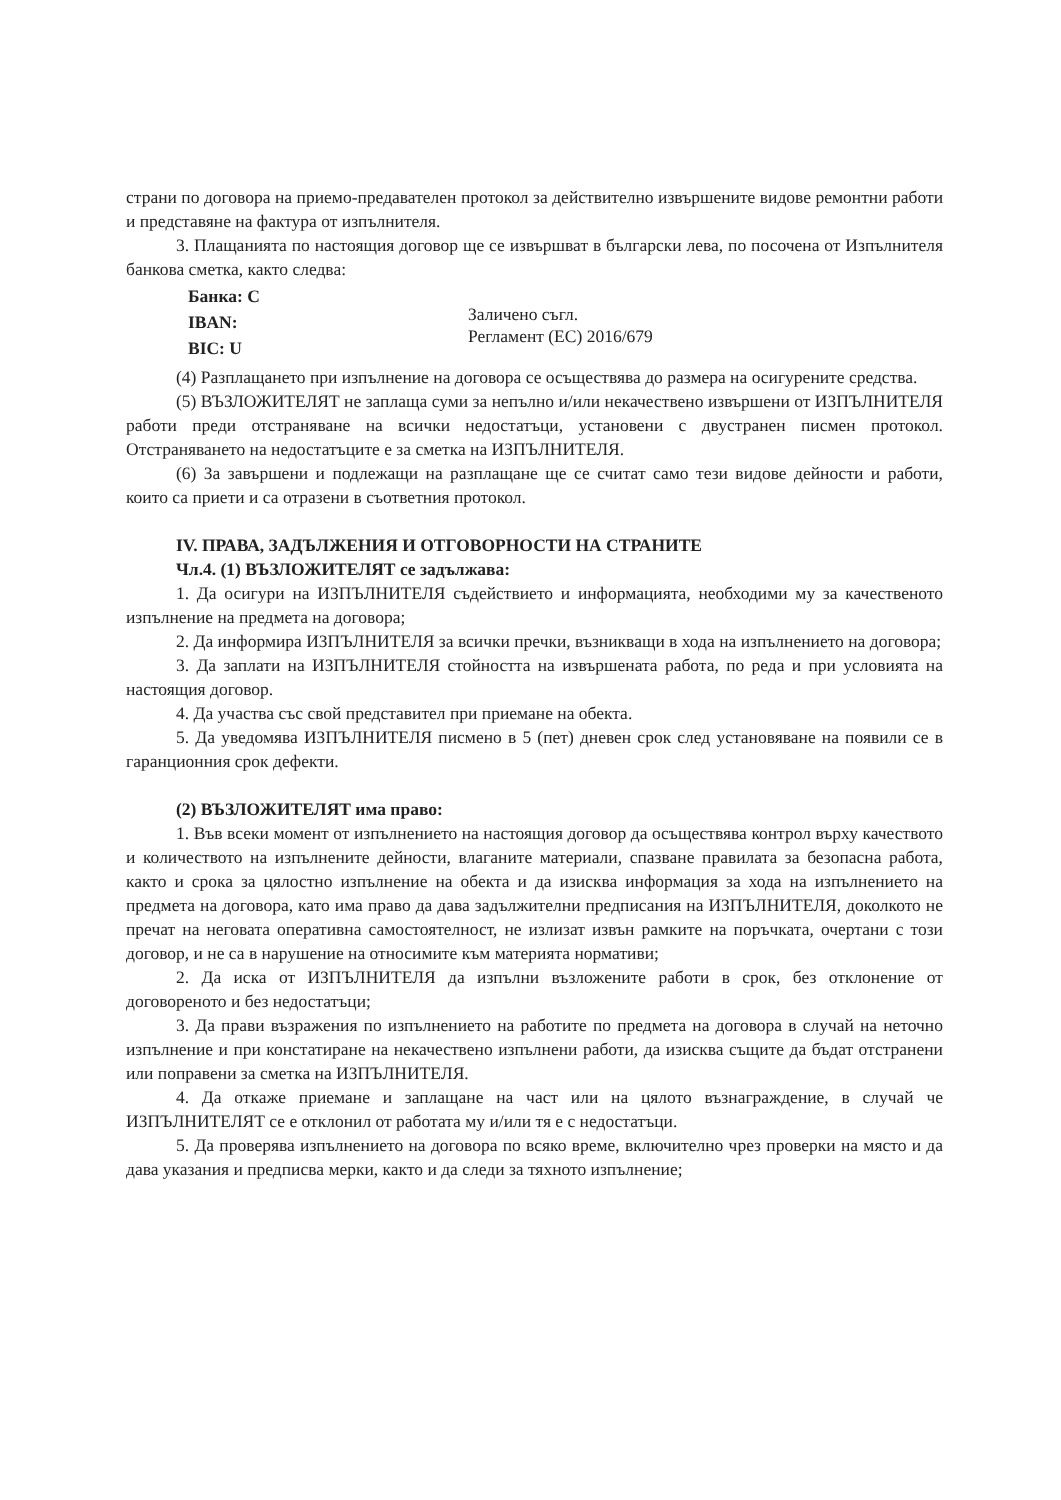страни по договора на приемо-предавателен протокол за действително извършените видове ремонтни работи и представяне на фактура от изпълнителя.
3. Плащанията по настоящия договор ще се извършват в български лева, по посочена от Изпълнителя банкова сметка, както следва:
Банка: С
IBAN:
BIC: U
Заличено съгл.
Регламент (ЕС) 2016/679
(4) Разплащането при изпълнение на договора се осъществява до размера на осигурените средства.
(5) ВЪЗЛОЖИТЕЛЯТ не заплаща суми за непълно и/или некачествено извършени от ИЗПЪЛНИТЕЛЯ работи преди отстраняване на всички недостатъци, установени с двустранен писмен протокол. Отстраняването на недостатъците е за сметка на ИЗПЪЛНИТЕЛЯ.
(6) За завършени и подлежащи на разплащане ще се считат само тези видове дейности и работи, които са приети и са отразени в съответния протокол.
IV. ПРАВА, ЗАДЪЛЖЕНИЯ И ОТГОВОРНОСТИ НА СТРАНИТЕ
Чл.4. (1) ВЪЗЛОЖИТЕЛЯТ се задължава:
1. Да осигури на ИЗПЪЛНИТЕЛЯ съдействието и информацията, необходими му за качественото изпълнение на предмета на договора;
2. Да информира ИЗПЪЛНИТЕЛЯ за всички пречки, възникващи в хода на изпълнението на договора;
3. Да заплати на ИЗПЪЛНИТЕЛЯ стойността на извършената работа, по реда и при условията на настоящия договор.
4. Да участва със свой представител при приемане на обекта.
5. Да уведомява ИЗПЪЛНИТЕЛЯ писмено в 5 (пет) дневен срок след установяване на появили се в гаранционния срок дефекти.
(2) ВЪЗЛОЖИТЕЛЯТ има право:
1. Във всеки момент от изпълнението на настоящия договор да осъществява контрол върху качеството и количеството на изпълнените дейности, влаганите материали, спазване правилата за безопасна работа, както и срока за цялостно изпълнение на обекта и да изисква информация за хода на изпълнението на предмета на договора, като има право да дава задължителни предписания на ИЗПЪЛНИТЕЛЯ, доколкото не пречат на неговата оперативна самостоятелност, не излизат извън рамките на поръчката, очертани с този договор, и не са в нарушение на относимите към материята нормативи;
2. Да иска от ИЗПЪЛНИТЕЛЯ да изпълни възложените работи в срок, без отклонение от договореното и без недостатъци;
3. Да прави възражения по изпълнението на работите по предмета на договора в случай на неточно изпълнение и при констатиране на некачествено изпълнени работи, да изисква същите да бъдат отстранени или поправени за сметка на ИЗПЪЛНИТЕЛЯ.
4. Да откаже приемане и заплащане на част или на цялото възнаграждение, в случай че ИЗПЪЛНИТЕЛЯТ се е отклонил от работата му и/или тя е с недостатъци.
5. Да проверява изпълнението на договора по всяко време, включително чрез проверки на място и да дава указания и предписва мерки, както и да следи за тяхното изпълнение;